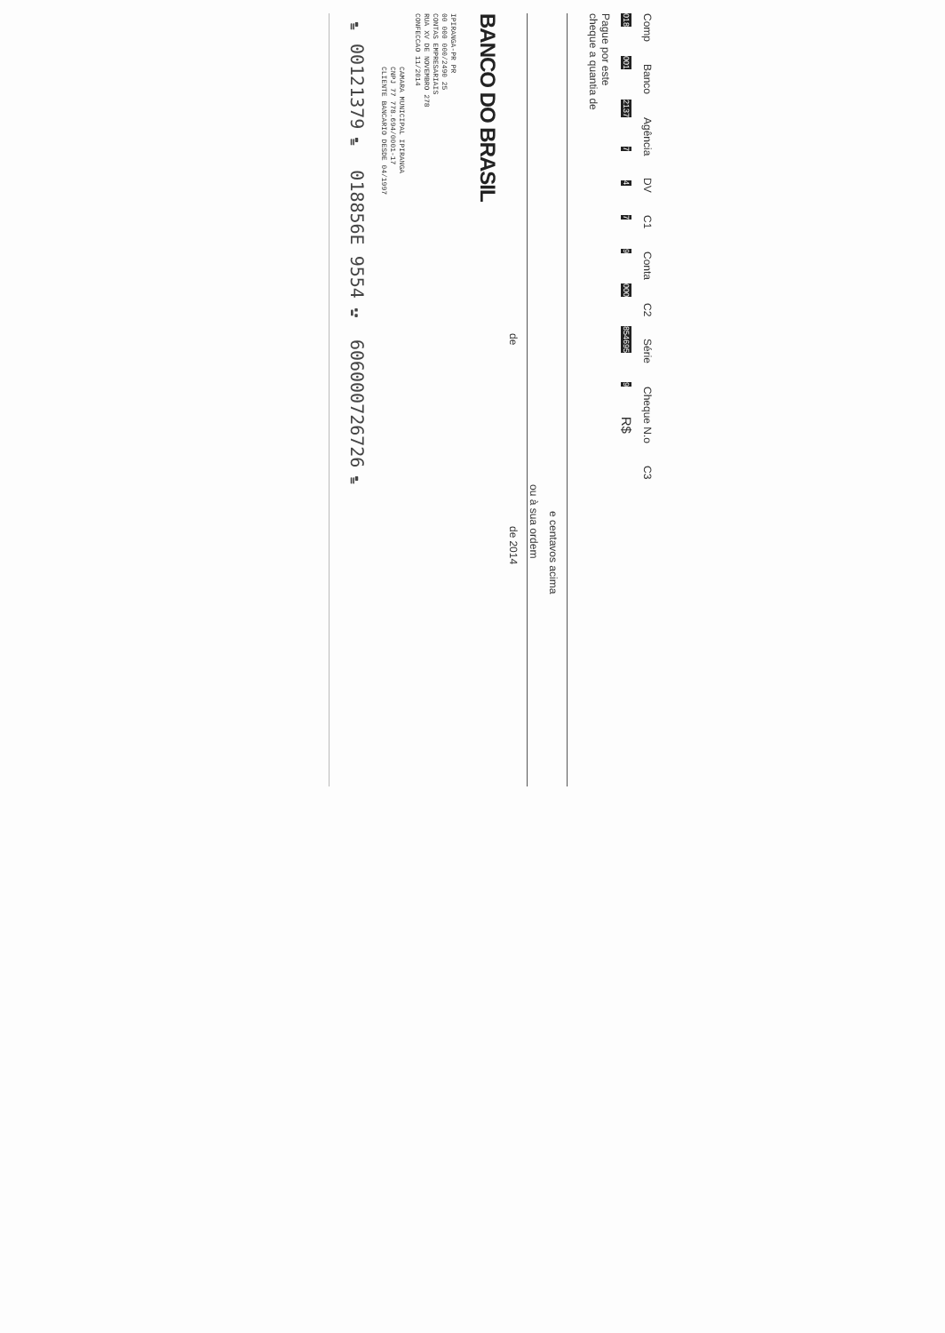Comp Banco Agência DV C1 Conta C2 Série Cheque N.o C3
018 001 2137 7 4 7 9 000 854695 9 R$
Pague por este
cheque a quantia de
e centavos acima
ou à sua ordem
de de 2014
BANCO DO BRASIL
IPIRANGA-PR PR
00 000 000/2490 25
CONTAS EMPRESARIAIS
RUA XV DE NOVEMBRO 278
CONFECCAO 11/2014
CAMARA MUNICIPAL IPIRANGA
CNPJ 77 778.694/0001-17
CLIENTE BANCARIO DESDE 04/1997
⑈00121379⑈ 018856E 9554⑆ 606000726726⑈